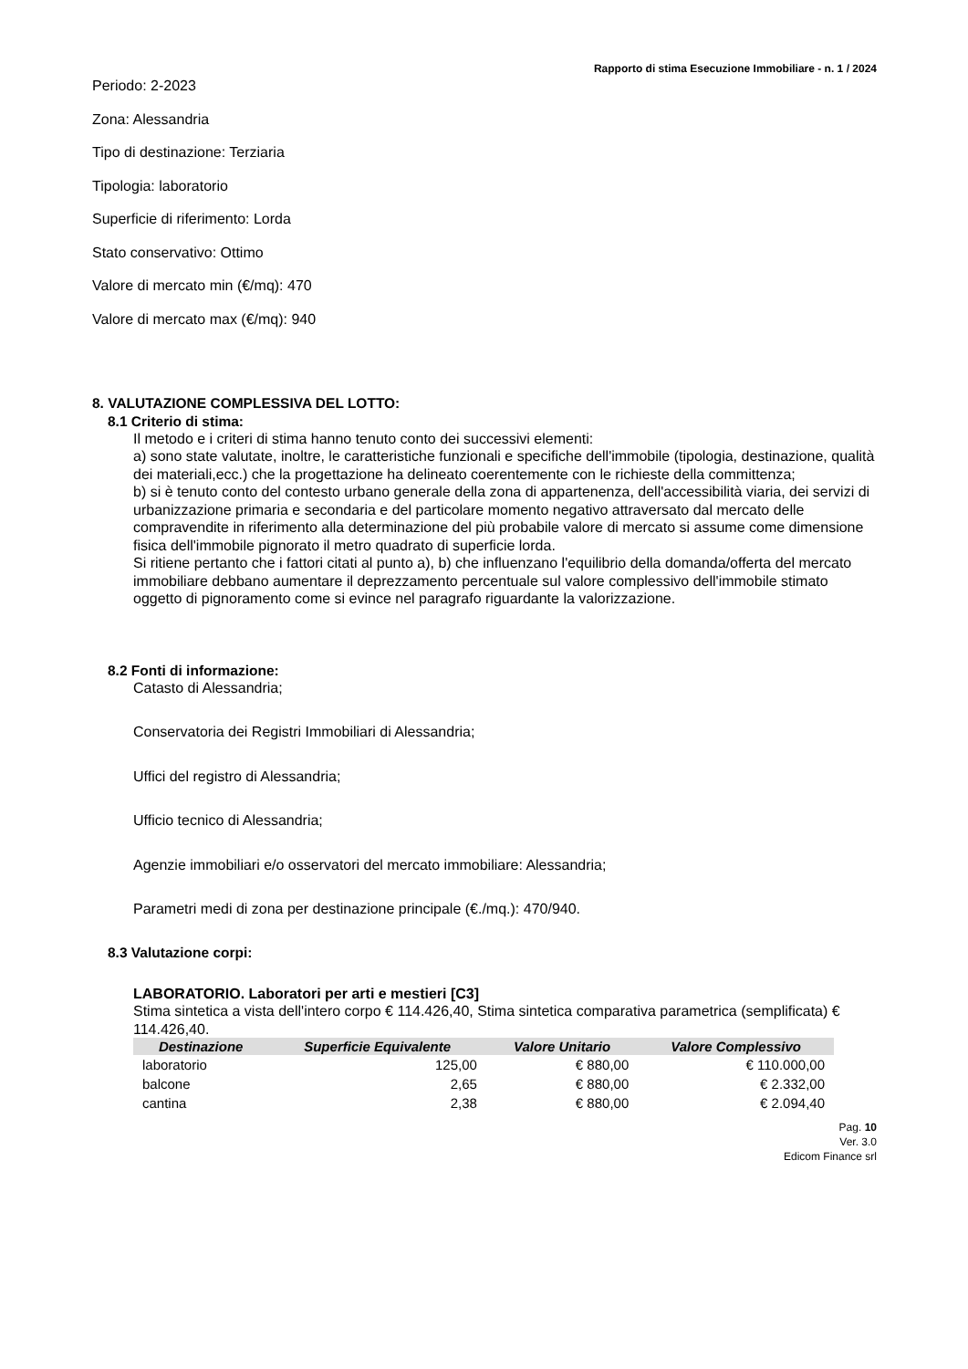Rapporto di stima Esecuzione Immobiliare - n. 1 / 2024
Periodo: 2-2023
Zona: Alessandria
Tipo di destinazione: Terziaria
Tipologia: laboratorio
Superficie di riferimento: Lorda
Stato conservativo: Ottimo
Valore di mercato min (€/mq): 470
Valore di mercato max (€/mq): 940
8. VALUTAZIONE COMPLESSIVA DEL LOTTO:
8.1 Criterio di stima:
Il metodo e i criteri di stima hanno tenuto conto dei successivi elementi:
a) sono state valutate, inoltre, le caratteristiche funzionali e specifiche dell'immobile (tipologia, destinazione, qualità dei materiali,ecc.) che la progettazione ha delineato coerentemente con le richieste della committenza;
b) si è tenuto conto del contesto urbano generale della zona di appartenenza, dell'accessibilità viaria, dei servizi di urbanizzazione primaria e secondaria e del particolare momento negativo attraversato dal mercato delle compravendite in riferimento alla determinazione del più probabile valore di mercato si assume come dimensione fisica dell'immobile pignorato il metro quadrato di superficie lorda.
Si ritiene pertanto che i fattori citati al punto a), b) che influenzano l'equilibrio della domanda/offerta del mercato immobiliare debbano aumentare il deprezzamento percentuale sul valore complessivo dell'immobile stimato oggetto di pignoramento come si evince nel paragrafo riguardante la valorizzazione.
8.2 Fonti di informazione:
Catasto di Alessandria;
Conservatoria dei Registri Immobiliari di Alessandria;
Uffici del registro di Alessandria;
Ufficio tecnico di Alessandria;
Agenzie immobiliari e/o osservatori del mercato immobiliare: Alessandria;
Parametri medi di zona per destinazione principale (€./mq.): 470/940.
8.3 Valutazione corpi:
LABORATORIO. Laboratori per arti e mestieri [C3]
Stima sintetica a vista dell'intero corpo € 114.426,40, Stima sintetica comparativa parametrica (semplificata) € 114.426,40.
| Destinazione | Superficie Equivalente | Valore Unitario | Valore Complessivo |
| --- | --- | --- | --- |
| laboratorio | 125,00 | € 880,00 | € 110.000,00 |
| balcone | 2,65 | € 880,00 | € 2.332,00 |
| cantina | 2,38 | € 880,00 | € 2.094,40 |
Pag. 10
Ver. 3.0
Edicom Finance srl